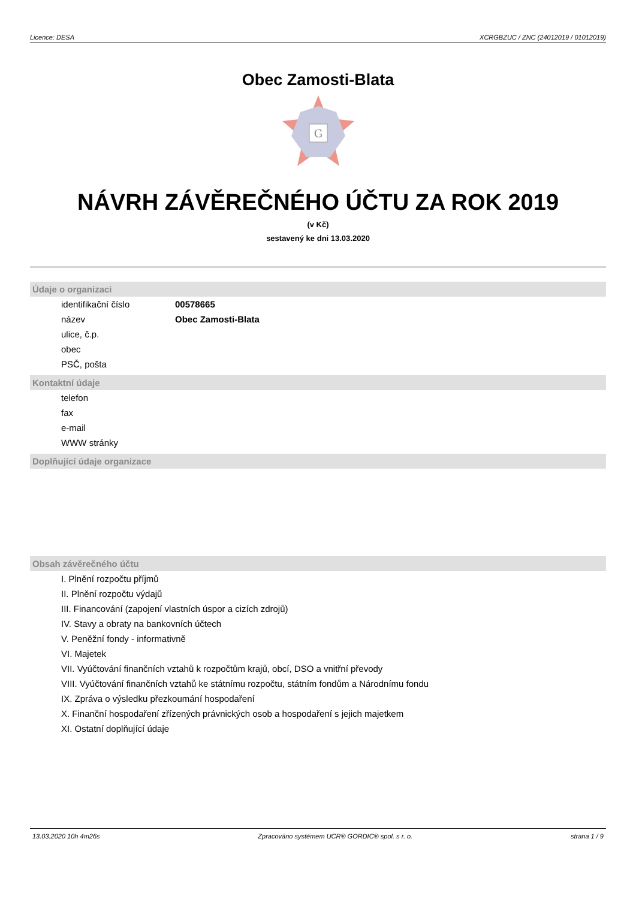Licence: DESA XCRGBZUC / ZNC (24012019 / 01012019)
Obec Zamosti-Blata
G
NÁVRH ZÁVĚREČNÉHO ÚČTU ZA ROK 2019
(v Kč)
sestavený ke dni 13.03.2020
Údaje o organizaci
identifikační číslo 00578665
název Obec Zamosti-Blata
ulice, č.p.
obec
PSČ, pošta
Kontaktní údaje
telefon
fax
e-mail
WWW stránky
Doplňující údaje organizace
Obsah závěrečného účtu
I. Plnění rozpočtu příjmů
II. Plnění rozpočtu výdajů
III. Financování (zapojení vlastních úspor a cizích zdrojů)
IV. Stavy a obraty na bankovních účtech
V. Peněžní fondy - informativně
VI. Majetek
VII. Vyúčtování finančních vztahů k rozpočtům krajů, obcí, DSO a vnitřní převody
VIII. Vyúčtování finančních vztahů ke státnímu rozpočtu, státním fondům a Národnímu fondu
IX. Zpráva o výsledku přezkoumání hospodaření
X. Finanční hospodaření zřízených právnických osob a hospodaření s jejich majetkem
XI. Ostatní doplňující údaje
13.03.2020 10h 4m26s Zpracováno systémem UCR® GORDIC® spol. s r. o. strana 1 / 9